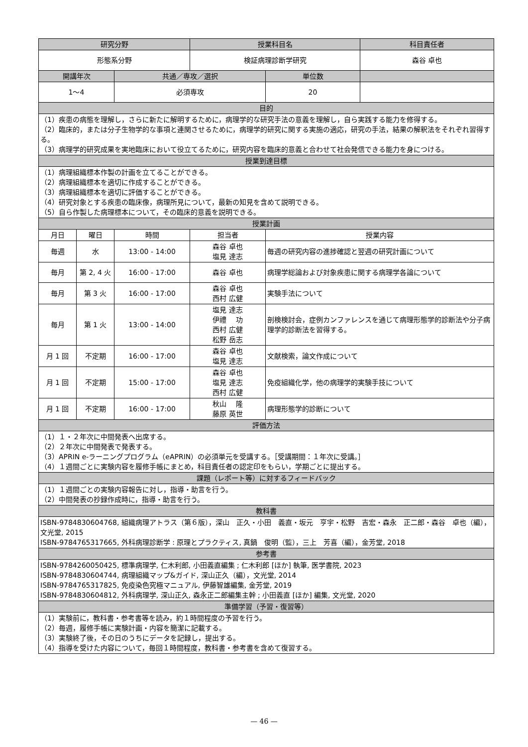| 研究分野 | | | 授業科目名 | | 科目責任者 |
| --- | --- | --- | --- | --- | --- |
| 形態系分野 | | | 検証病理診断学研究 | | 森谷 卓也 |
| 開講年次 | | 共通／専攻／選択 | | 単位数 | |
| 1～4 | | 必須専攻 | | 20 | |
| 目的 | | | | | |
| （1）疾患の病態を理解し，さらに新たに解明するために，病理学的な研究手法の意義を理解し，自ら実践する能力を修得する。 （2）臨床的，または分子生物学的な事項と連関させるために，病理学的研究に関する実施の適応，研究の手法，結果の解釈法をそれぞれ習得する。 （3）病理学的研究成果を実地臨床において役立てるために，研究内容を臨床的意義と合わせて社会発信できる能力を身につける。 | | | | | |
| 授業到達目標 | | | | | |
| （1）病理組織標本作製の計画を立てることができる。 （2）病理組織標本を適切に作成することができる。 （3）病理組織標本を適切に評価することができる。 （4）研究対象とする疾患の臨床像，病理所見について，最新の知見を含めて説明できる。 （5）自ら作製した病理標本について，その臨床的意義を説明できる。 | | | | | |
| 授業計画 | | | | | |
| 月日 | 曜日 | 時間 | 担当者 | 授業内容 | |
| 毎週 | 水 | 13:00 - 14:00 | 森谷 卓也 塩見 達志 | 毎週の研究内容の進捗確認と翌週の研究計画について | |
| 毎月 | 第 2, 4 火 | 16:00 - 17:00 | 森谷 卓也 | 病理学総論および対象疾患に関する病理学各論について | |
| 毎月 | 第 3 火 | 16:00 - 17:00 | 森谷 卓也 西村 広健 | 実験手法について | |
| 毎月 | 第 1 火 | 13:00 - 14:00 | 塩見 達志 伊禮 功 西村 広健 松野 岳志 | 剖検検討会，症例カンファレンスを通じて病理形態学的診断法や分子病理学的診断法を習得する。 | |
| 月 1 回 | 不定期 | 16:00 - 17:00 | 森谷 卓也 塩見 達志 | 文献検索，論文作成について | |
| 月 1 回 | 不定期 | 15:00 - 17:00 | 森谷 卓也 塩見 達志 西村 広健 | 免疫組織化学，他の病理学的実験手技について | |
| 月 1 回 | 不定期 | 16:00 - 17:00 | 秋山 隆 藤原 英世 | 病理形態学的診断について | |
| 評価方法 | | | | | |
| （1）１・２年次に中間発表へ出席する。 （2）２年次に中間発表で発表する。 （3）APRIN e-ラーニングプログラム（eAPRIN）の必須単元を受講する。［受講期間：１年次に受講。］ （4）１週間ごとに実験内容を履修手帳にまとめ，科目責任者の認定印をもらい，学期ごとに提出する。 | | | | | |
| 課題（レポート等）に対するフィードバック | | | | | |
| （1）１週間ごとの実験内容報告に対し，指導・助言を行う。 （2）中間発表の抄録作成時に，指導・助言を行う。 | | | | | |
| 教科書 | | | | | |
| ISBN-9784830604768, 組織病理アトラス（第６版），深山 正久・小田 義直・坂元 亨宇・松野 吉宏・森永 正二郎・森谷 卓也（編），文光堂, 2015 ISBN-9784765317665, 外科病理診断学 : 原理とプラクティス, 真鍋 俊明（監），三上 芳喜（編），金芳堂, 2018 | | | | | |
| 参考書 | | | | | |
| ISBN-9784260050425, 標準病理学, 仁木利郎, 小田義直編集 ; 仁木利郎 [ほか] 執筆, 医学書院, 2023 ISBN-9784830604744, 病理組織マップ&ガイド, 深山正久（編），文光堂, 2014 ISBN-9784765317825, 免疫染色究極マニュアル, 伊藤智雄編集, 金芳堂, 2019 ISBN-9784830604812, 外科病理学, 深山正久, 森永正二郎編集主幹 ; 小田義直 [ほか] 編集, 文光堂, 2020 | | | | | |
| 準備学習（予習・復習等） | | | | | |
| （1）実験前に，教科書・参考書等を読み，約１時間程度の予習を行う。 （2）毎週，履修手帳に実験計画・内容を簡潔に記載する。 （3）実験終了後，その日のうちにデータを記録し，提出する。 （4）指導を受けた内容について，毎回１時間程度，教科書・参考書を含めて復習する。 | | | | | |
— 46 —